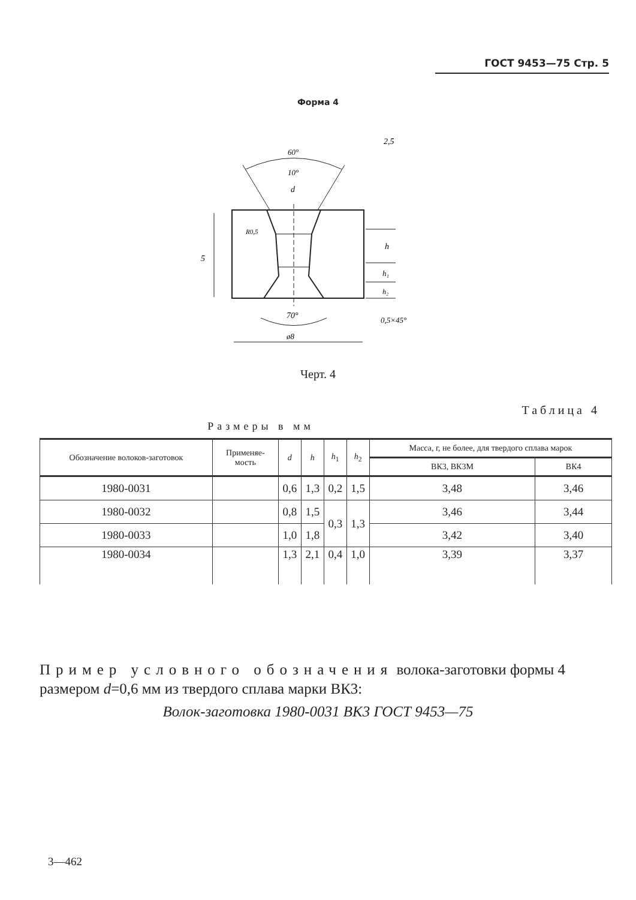ГОСТ 9453—75 Стр. 5
Форма 4
60°
10°
d
70°
ø8
5
h
h₁
h₂
0,5×45°
R0,5
2,5
Черт. 4
Таблица 4
Размеры в мм
| Обозначение волоков-заготовок | Применяе- мость | d | h | h<sub>1</sub> | h<sub>2</sub> | Масса, г, не более, для твердого сплава марок | |
| --- | --- | --- | --- | --- | --- | --- | --- |
| | | | | | | ВК3, ВК3М | ВК4 |
| 1980-0031 | | 0,6 | 1,3 | 0,2 | 1,5 | 3,48 | 3,46 |
| 1980-0032 | | 0,8 | 1,5 | 0,3 | 1,3 | 3,46 | 3,44 |
| 1980-0033 | | 1,0 | 1,8 | | | 3,42 | 3,40 |
| 1980-0034 | | 1,3 | 2,1 | 0,4 | 1,0 | 3,39 | 3,37 |
Пример условного обозначения волока-заготовки формы 4 размером d=0,6 мм из твердого сплава марки ВК3:
Волок-заготовка 1980-0031 ВК3 ГОСТ 9453—75
3—462